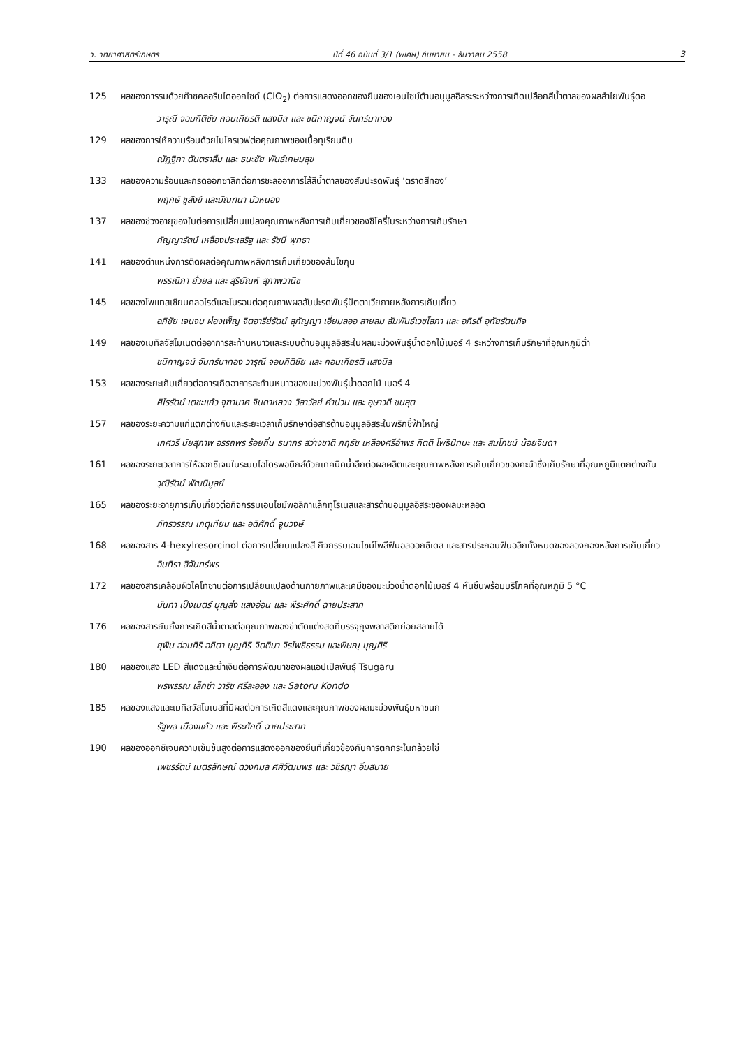ว. วิทยาศาสตร์เกษตร ปีที่ 46 ฉบับที่ 3/1 (พิเศษ) กันยายน - ธันวาคม 2558 3
125 ผลของการรมด้วยก๊าซคลอรีนไดออกไซด์ (ClO<sub>2</sub>) ต่อการแสดงออกของยีนของเอนไซม์ต้านอนุมูลอิสระระหว่างการเกิดเปลือกสีน้ำตาลของผลลำไยพันธุ์ดอ
วารุณี จอมกิติชัย กอบเกียรติ แสงนิล และ ชนิกาญจน์ จันทร์มาทอง
129 ผลของการให้ความร้อนด้วยไมโครเวฟต่อคุณภาพของเนื้อทุเรียนดิบ
ณัฏฐิกา ตันตราสืบ และ ธนะชัย พันธ์เกษมสุข
133 ผลของความร้อนและกรดออกซาลิกต่อการชะลออาการไส้สีน้ำตาลของสับปะรดพันธุ์ ‘ตราดสีทอง’
พฤกษ์ ชูสังข์ และมัณฑนา บัวหนอง
137 ผลของช่วงอายุของใบต่อการเปลี่ยนแปลงคุณภาพหลังการเก็บเกี่ยวของชิโครี่ใบระหว่างการเก็บรักษา
กัญญารัตน์ เหลืองประเสริฐ และ รัชนี พุทธา
141 ผลของตำแหน่งการติดผลต่อคุณภาพหลังการเก็บเกี่ยวของส้มโชกุน
พรรณิภา ยั่วยล และ สุริยัณห์ สุภาพวานิช
145 ผลของโพแทสเซียมคลอไรด์และโบรอนต่อคุณภาพผลสับปะรดพันธุ์ปัตตาเวียภายหลังการเก็บเกี่ยว
อภิชัย เจนจบ ผ่องเพ็ญ จิตอารีย์รัตน์ สุกัญญา เอี่ยมลออ สายลม สัมพันธ์เวชโสภา และ อภิรดี อุทัยรัตนกิจ
149 ผลของเมทิลจัสโมเนตต่ออาการสะท้านหนาวและระบบต้านอนุมูลอิสระในผลมะม่วงพันธุ์น้ำดอกไม้เบอร์ 4 ระหว่างการเก็บรักษาที่อุณหภูมิต่ำ
ชนิกาญจน์ จันทร์มาทอง วารุณี จอมกิติชัย และ กอบเกียรติ แสงนิล
153 ผลของระยะเก็บเกี่ยวต่อการเกิดอาการสะท้านหนาวของมะม่วงพันธุ์น้ำดอกไม้ เบอร์ 4
ศิโรรัตน์ เตชะแก้ว จุฑามาศ จินดาหลวง วิลาวัลย์ คำปวน และ อุษาวดี ชนสุต
157 ผลของระยะความแก่แตกต่างกันและระยะเวลาเก็บรักษาต่อสารต้านอนุมูลอิสระในพริกชี้ฟ้าใหญ่
เกศวรี นัยสุภาพ อรรถพร ร้อยถิ่น ธนากร สว่างชาติ ภฤธัช เหลืองศรีอำพร กิตติ โพธิปัทมะ และ สมโภชน์ น้อยจินดา
161 ผลของระยะเวลาการให้ออกซิเจนในระบบไฮโดรพอนิกส์ด้วยเทคนิคน้ำลึกต่อผลผลิตและคุณภาพหลังการเก็บเกี่ยวของคะน้าซึ่งเก็บรักษาที่อุณหภูมิแตกต่างกัน
วุฒิรัตน์ พัฒนิบูลย์
165 ผลของระยะอายุการเก็บเกี่ยวต่อกิจกรรมเอนไซม์พอลิกาแล็กทูโรเนสและสารต้านอนุมูลอิสระของผลมะหลอด
ภัทรวรรณ เกตุเทียน และ อดิศักดิ์ จูมวงษ์
168 ผลของสาร 4-hexylresorcinol ต่อการเปลี่ยนแปลงสี กิจกรรมเอนไซม์โพลีฟีนอลออกซิเดส และสารประกอบฟีนอลิกทั้งหมดของลองกองหลังการเก็บเกี่ยว
อินทิรา ลิจันทร์พร
172 ผลของสารเคลือบผิวไคโทซานต่อการเปลี่ยนแปลงด้านกายภาพและเคมีของมะม่วงน้ำดอกไม้เบอร์ 4 หั่นชิ้นพร้อมบริโภคที่อุณหภูมิ 5 °C
นันทา เป็งเนตร์ บุญส่ง แสงอ่อน และ พีระศักดิ์ ฉายประสาท
176 ผลของสารยับยั้งการเกิดสีน้ำตาลต่อคุณภาพของข่าตัดแต่งสดที่บรรจุถุงพลาสติกย่อยสลายได้
ยุพิน อ่อนศิริ อภิตา บุญศิริ จิตติมา จิรโพธิธรรม และพิษณุ บุญศิริ
180 ผลของแสง LED สีแดงและน้ำเงินต่อการพัฒนาของผลแอปเปิลพันธุ์ Tsugaru
พรพรรณ เล็กขำ วาริช ศรีละออง และ Satoru Kondo
185 ผลของแสงและเมทิลจัสโมเนสที่มีผลต่อการเกิดสีแดงและคุณภาพของผลมะม่วงพันธุ์มหาชนก
รัฐพล เมืองแก้ว และ พีระศักดิ์ ฉายประสาท
190 ผลของออกซิเจนความเข้มข้นสูงต่อการแสดงออกของยีนที่เกี่ยวข้องกับการตกกระในกล้วยไข่
เพชรรัตน์ เนตรลักษณ์ ดวงกมล ศศิวัฒนพร และ วชิรญา อิ่มสบาย